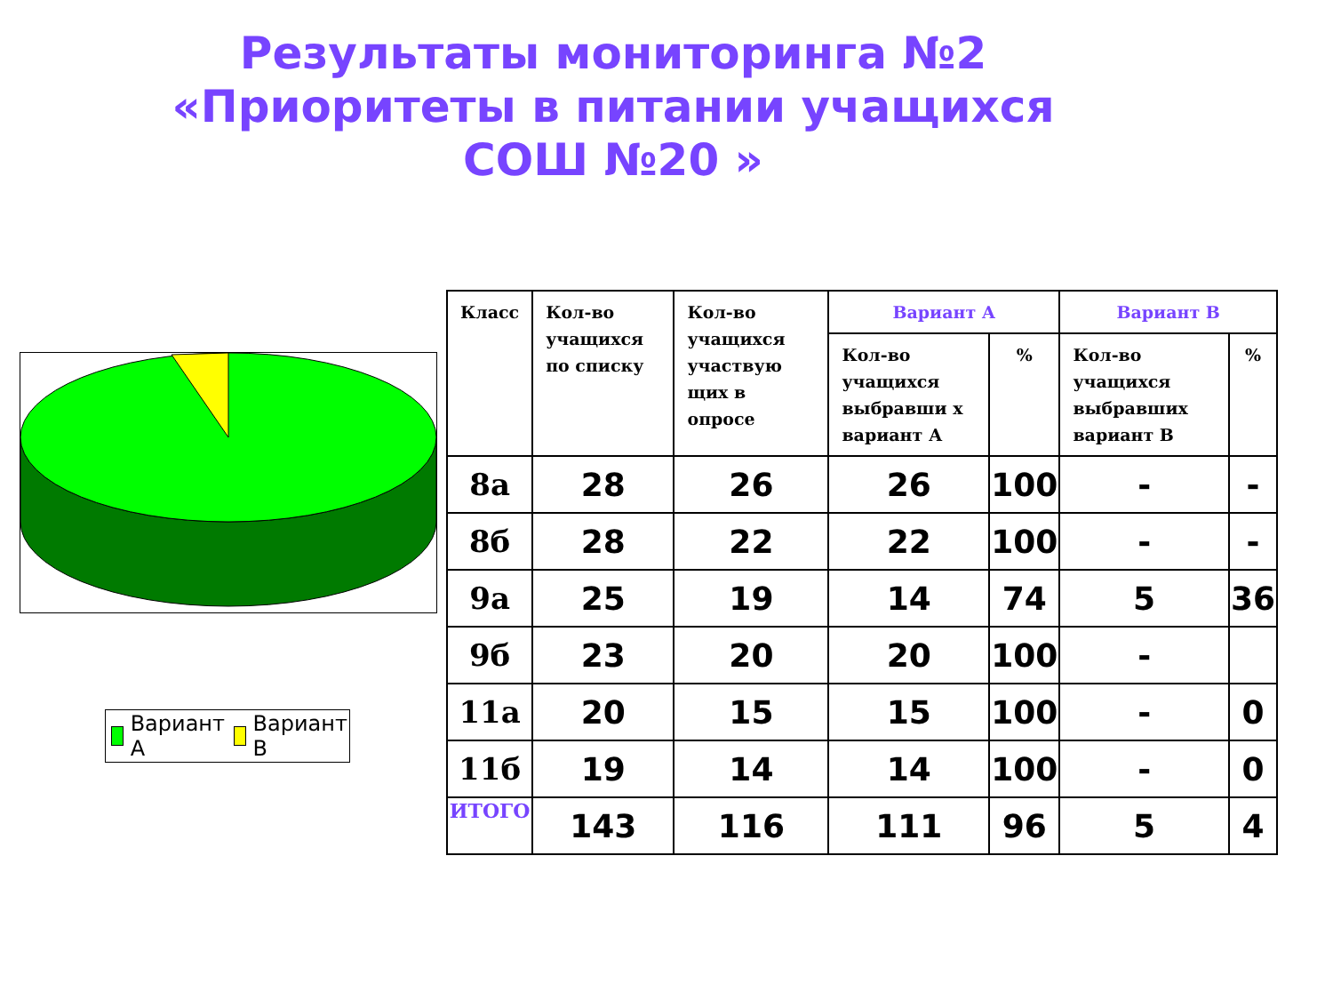Результаты мониторинга №2 «Приоритеты в питании учащихся СОШ №20 »
Вариант А Вариант В
| Класс | Кол-во учащихся по списку | Кол-во учащихся участвую щих в опросе | Вариант А | | Вариант В | |
| --- | --- | --- | --- | --- | --- | --- |
| | | | Кол-во учащихся выбравши х вариант А | % | Кол-во учащихся выбравших вариант В | % |
| 8а | 28 | 26 | 26 | 100 | - | - |
| 8б | 28 | 22 | 22 | 100 | - | - |
| 9а | 25 | 19 | 14 | 74 | 5 | 36 |
| 9б | 23 | 20 | 20 | 100 | - | |
| 11а | 20 | 15 | 15 | 100 | - | 0 |
| 11б | 19 | 14 | 14 | 100 | - | 0 |
| ИТОГО | 143 | 116 | 111 | 96 | 5 | 4 |